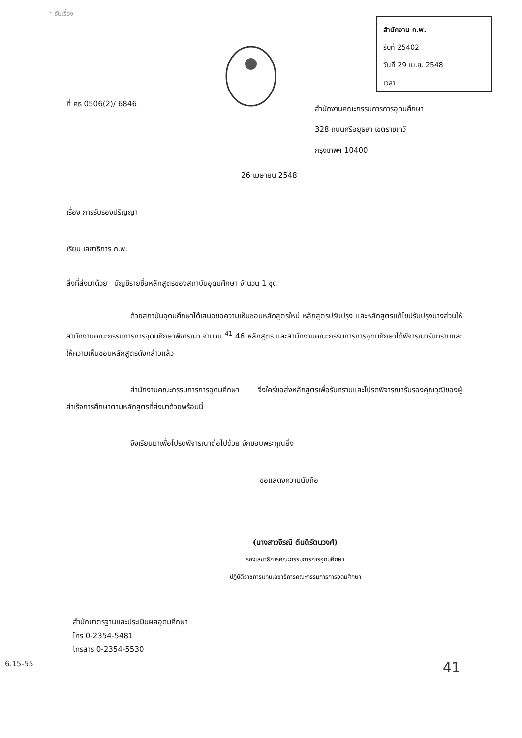* รับเรื่อง
สำนักงาน ก.พ.
รับที่ 25402
วันที่ 29 เม.ย. 2548
เวลา
ที่ ศธ 0506(2)/ 6846
สำนักงานคณะกรรมการการอุดมศึกษา
328 ถนนศรีอยุธยา เขตราชเทวี
กรุงเทพฯ 10400
26 เมษายน 2548
เรื่อง การรับรองปริญญา
เรียน เลขาธิการ ก.พ.
สิ่งที่ส่งมาด้วย บัญชีรายชื่อหลักสูตรของสถาบันอุดมศึกษา จำนวน 1 ชุด
ด้วยสถาบันอุดมศึกษาได้เสนอขอความเห็นชอบหลักสูตรใหม่ หลักสูตรปรับปรุง และหลักสูตรแก้ไขปรับปรุงบางส่วนให้สำนักงานคณะกรรมการการอุดมศึกษาพิจารณา จำนวน <sup>41</sup> 46 หลักสูตร และสำนักงานคณะกรรมการการอุดมศึกษาได้พิจารณารับทราบและให้ความเห็นชอบหลักสูตรดังกล่าวแล้ว
สำนักงานคณะกรรมการการอุดมศึกษา จึงใคร่ขอส่งหลักสูตรเพื่อรับทราบและโปรดพิจารณารับรองคุณวุฒิของผู้สำเร็จการศึกษาตามหลักสูตรที่ส่งมาด้วยพร้อมนี้
จึงเรียนมาเพื่อโปรดพิจารณาต่อไปด้วย จักขอบพระคุณยิ่ง
ขอแสดงความนับถือ
(นางสาวจิรณี ตันติรัตนวงศ์)
รองเลขาธิการคณะกรรมการการอุดมศึกษา
ปฏิบัติราชการแทนเลขาธิการคณะกรรมการการอุดมศึกษา
สำนักมาตรฐานและประเมินผลอุดมศึกษา
โทร 0-2354-5481
โทรสาร 0-2354-5530
6.15-55 41